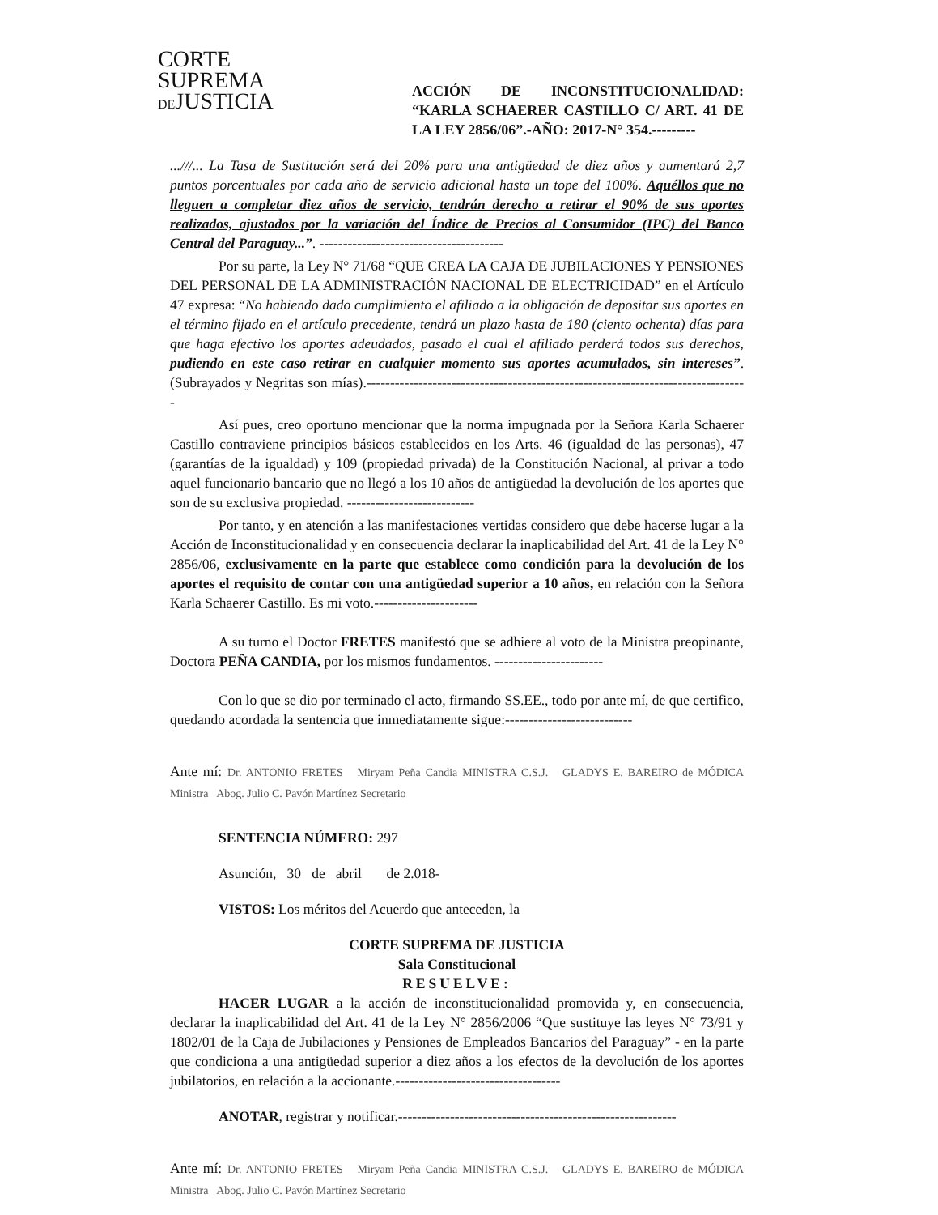CORTE
SUPREMA
DEJUSTICIA
ACCIÓN DE INCONSTITUCIONALIDAD: “KARLA SCHAERER CASTILLO C/ ART. 41 DE LA LEY 2856/06”.-AÑO: 2017-N° 354.---------
...///... La Tasa de Sustitución será del 20% para una antigüedad de diez años y aumentará 2,7 puntos porcentuales por cada año de servicio adicional hasta un tope del 100%. Aquéllos que no lleguen a completar diez años de servicio, tendrán derecho a retirar el 90% de sus aportes realizados, ajustados por la variación del Índice de Precios al Consumidor (IPC) del Banco Central del Paraguay...”. ---------------------------------------
Por su parte, la Ley N° 71/68 “QUE CREA LA CAJA DE JUBILACIONES Y PENSIONES DEL PERSONAL DE LA ADMINISTRACIÓN NACIONAL DE ELECTRICIDAD” en el Artículo 47 expresa: “No habiendo dado cumplimiento el afiliado a la obligación de depositar sus aportes en el término fijado en el artículo precedente, tendrá un plazo hasta de 180 (ciento ochenta) días para que haga efectivo los aportes adeudados, pasado el cual el afiliado perderá todos sus derechos, pudiendo en este caso retirar en cualquier momento sus aportes acumulados, sin intereses”. (Subrayados y Negritas son mías).---------------------------------------------------------------------------------
Así pues, creo oportuno mencionar que la norma impugnada por la Señora Karla Schaerer Castillo contraviene principios básicos establecidos en los Arts. 46 (igualdad de las personas), 47 (garantías de la igualdad) y 109 (propiedad privada) de la Constitución Nacional, al privar a todo aquel funcionario bancario que no llegó a los 10 años de antigüedad la devolución de los aportes que son de su exclusiva propiedad. ---------------------------
Por tanto, y en atención a las manifestaciones vertidas considero que debe hacerse lugar a la Acción de Inconstitucionalidad y en consecuencia declarar la inaplicabilidad del Art. 41 de la Ley N° 2856/06, exclusivamente en la parte que establece como condición para la devolución de los aportes el requisito de contar con una antigüedad superior a 10 años, en relación con la Señora Karla Schaerer Castillo. Es mi voto.----------------------
A su turno el Doctor FRETES manifestó que se adhiere al voto de la Ministra preopinante, Doctora PEÑA CANDIA, por los mismos fundamentos. -----------------------
Con lo que se dio por terminado el acto, firmando SS.EE., todo por ante mí, de que certifico, quedando acordada la sentencia que inmediatamente sigue:---------------------------
Ante mí: Dr. ANTONIO FRETES Miryam Peña Candia MINISTRA C.S.J. GLADYS E. BAREIRO de MÓDICA Ministra Abog. Julio C. Pavón Martínez Secretario
SENTENCIA NÚMERO: 297
Asunción, 30 de abril de 2.018-
VISTOS: Los méritos del Acuerdo que anteceden, la
CORTE SUPREMA DE JUSTICIA
Sala Constitucional
RESUELVE:
HACER LUGAR a la acción de inconstitucionalidad promovida y, en consecuencia, declarar la inaplicabilidad del Art. 41 de la Ley N° 2856/2006 “Que sustituye las leyes N° 73/91 y 1802/01 de la Caja de Jubilaciones y Pensiones de Empleados Bancarios del Paraguay” - en la parte que condiciona a una antigüedad superior a diez años a los efectos de la devolución de los aportes jubilatorios, en relación a la accionante.-----------------------------------
ANOTAR, registrar y notificar.-----------------------------------------------------------
Ante mí: Dr. ANTONIO FRETES Miryam Peña Candia MINISTRA C.S.J. GLADYS E. BAREIRO de MÓDICA Ministra Abog. Julio C. Pavón Martínez Secretario